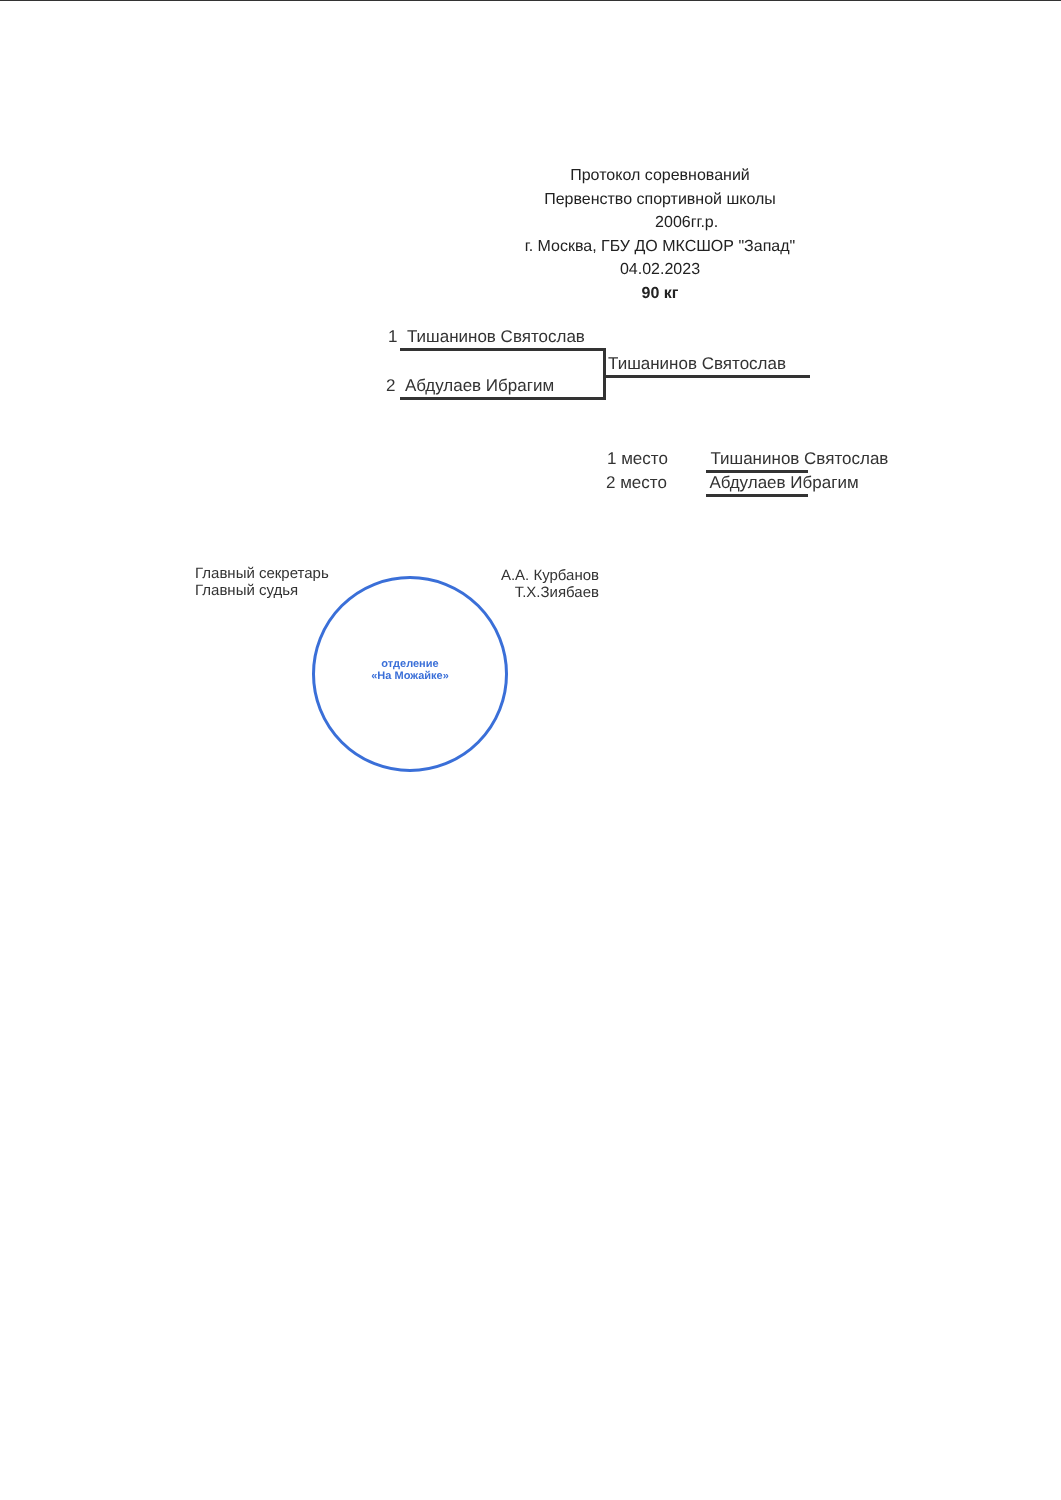Протокол соревнований
Первенство спортивной школы
2006гг.р.
г. Москва, ГБУ ДО МКСШОР "Запад"
04.02.2023
90 кг
1 Тишанинов Святослав
2 Абдулаев Ибрагим
Тишанинов Святослав
1 место Тишанинов Святослав
2 место Абдулаев Ибрагим
Главный секретарь
Главный судья
А.А. Курбанов
Т.Х.Зиябаев
отделение
«На Можайке»